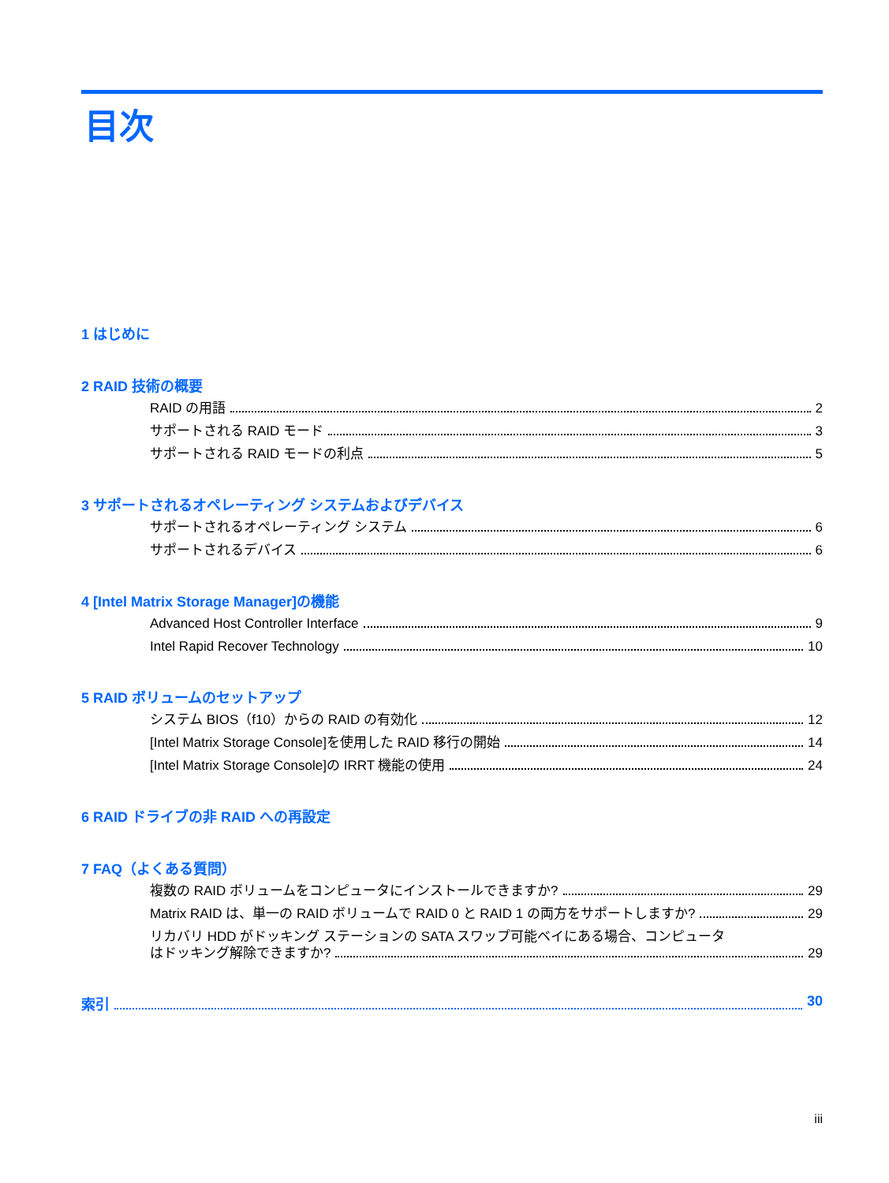目次
1 はじめに
2 RAID 技術の概要
RAID の用語 2
サポートされる RAID モード 3
サポートされる RAID モードの利点 5
3 サポートされるオペレーティング システムおよびデバイス
サポートされるオペレーティング システム 6
サポートされるデバイス 6
4 [Intel Matrix Storage Manager]の機能
Advanced Host Controller Interface 9
Intel Rapid Recover Technology 10
5 RAID ボリュームのセットアップ
システム BIOS（f10）からの RAID の有効化 12
[Intel Matrix Storage Console]を使用した RAID 移行の開始 14
[Intel Matrix Storage Console]の IRRT 機能の使用 24
6 RAID ドライブの非 RAID への再設定
7 FAQ（よくある質問）
複数の RAID ボリュームをコンピュータにインストールできますか? 29
Matrix RAID は、単一の RAID ボリュームで RAID 0 と RAID 1 の両方をサポートしますか? 29
リカバリ HDD がドッキング ステーションの SATA スワップ可能ベイにある場合、コンピュータ
はドッキング解除できますか? 29
索引 30
iii